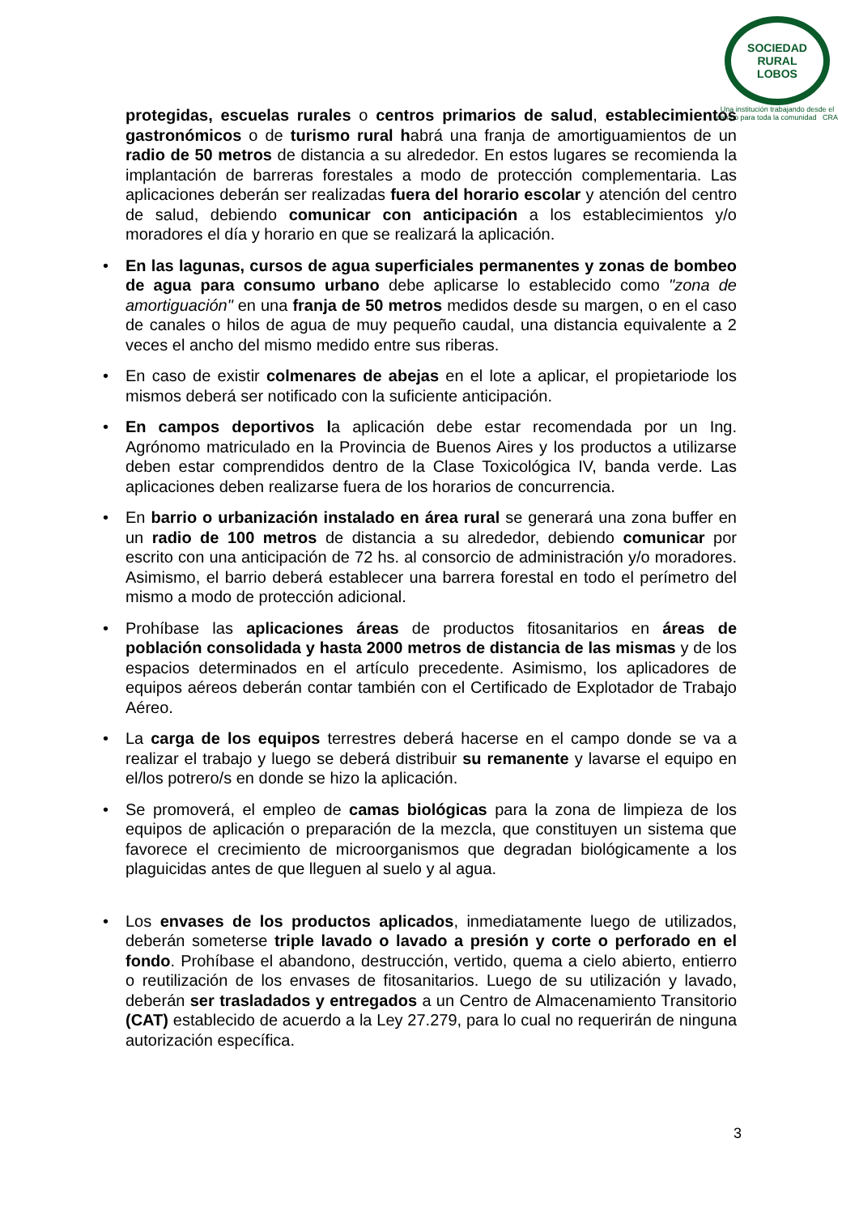SOCIEDAD RURAL
LOBOS
Una institución trabajando desde el campo para toda la comunidad CRA
protegidas, escuelas rurales o centros primarios de salud, establecimientos gastronómicos o de turismo rural habrá una franja de amortiguamientos de un radio de 50 metros de distancia a su alrededor. En estos lugares se recomienda la implantación de barreras forestales a modo de protección complementaria. Las aplicaciones deberán ser realizadas fuera del horario escolar y atención del centro de salud, debiendo comunicar con anticipación a los establecimientos y/o moradores el día y horario en que se realizará la aplicación.
• En las lagunas, cursos de agua superficiales permanentes y zonas de bombeo de agua para consumo urbano debe aplicarse lo establecido como "zona de amortiguación" en una franja de 50 metros medidos desde su margen, o en el caso de canales o hilos de agua de muy pequeño caudal, una distancia equivalente a 2 veces el ancho del mismo medido entre sus riberas.
• En caso de existir colmenares de abejas en el lote a aplicar, el propietariode los mismos deberá ser notificado con la suficiente anticipación.
• En campos deportivos la aplicación debe estar recomendada por un Ing. Agrónomo matriculado en la Provincia de Buenos Aires y los productos a utilizarse deben estar comprendidos dentro de la Clase Toxicológica IV, banda verde. Las aplicaciones deben realizarse fuera de los horarios de concurrencia.
• En barrio o urbanización instalado en área rural se generará una zona buffer en un radio de 100 metros de distancia a su alrededor, debiendo comunicar por escrito con una anticipación de 72 hs. al consorcio de administración y/o moradores. Asimismo, el barrio deberá establecer una barrera forestal en todo el perímetro del mismo a modo de protección adicional.
• Prohíbase las aplicaciones áreas de productos fitosanitarios en áreas de población consolidada y hasta 2000 metros de distancia de las mismas y de los espacios determinados en el artículo precedente. Asimismo, los aplicadores de equipos aéreos deberán contar también con el Certificado de Explotador de Trabajo Aéreo.
• La carga de los equipos terrestres deberá hacerse en el campo donde se va a realizar el trabajo y luego se deberá distribuir su remanente y lavarse el equipo en el/los potrero/s en donde se hizo la aplicación.
• Se promoverá, el empleo de camas biológicas para la zona de limpieza de los equipos de aplicación o preparación de la mezcla, que constituyen un sistema que favorece el crecimiento de microorganismos que degradan biológicamente a los plaguicidas antes de que lleguen al suelo y al agua.
• Los envases de los productos aplicados, inmediatamente luego de utilizados, deberán someterse triple lavado o lavado a presión y corte o perforado en el fondo. Prohíbase el abandono, destrucción, vertido, quema a cielo abierto, entierro o reutilización de los envases de fitosanitarios. Luego de su utilización y lavado, deberán ser trasladados y entregados a un Centro de Almacenamiento Transitorio (CAT) establecido de acuerdo a la Ley 27.279, para lo cual no requerirán de ninguna autorización específica.
3